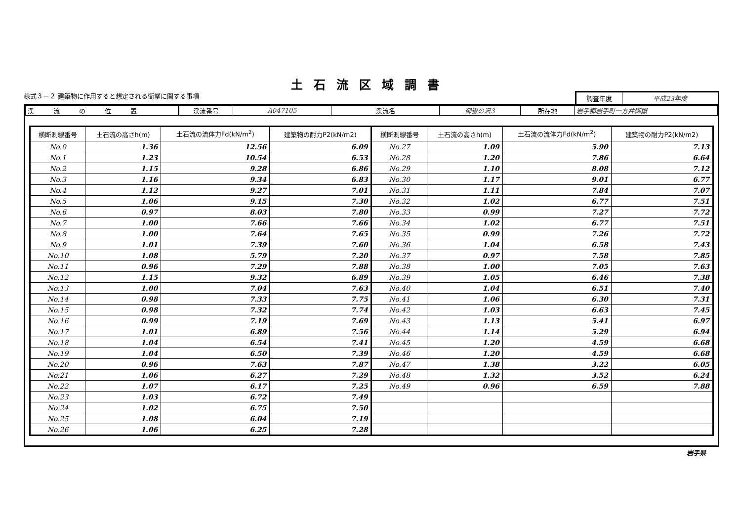土石流区域調書
様式３－２ 建築物に作用すると想定される衝撃に関する事項
調査年度 平成23年度
| 渓 流 の 位 置 | 渓流番号 | A047105 | 渓流名 | 御嶽の沢3 | 所在地 | 岩手郡岩手町一方井御嶽 |
| 横断測線番号 | 土石流の高さh(m) | 土石流の流体力Fd(kN/m<sup>2</sup>) | 建築物の耐力P2(kN/m2) | 横断測線番号 | 土石流の高さh(m) | 土石流の流体力Fd(kN/m<sup>2</sup>) | 建築物の耐力P2(kN/m2) |
| --- | --- | --- | --- | --- | --- | --- | --- |
| No.0 | 1.36 | 12.56 | 6.09 | No.27 | 1.09 | 5.90 | 7.13 |
| No.1 | 1.23 | 10.54 | 6.53 | No.28 | 1.20 | 7.86 | 6.64 |
| No.2 | 1.15 | 9.28 | 6.86 | No.29 | 1.10 | 8.08 | 7.12 |
| No.3 | 1.16 | 9.34 | 6.83 | No.30 | 1.17 | 9.01 | 6.77 |
| No.4 | 1.12 | 9.27 | 7.01 | No.31 | 1.11 | 7.84 | 7.07 |
| No.5 | 1.06 | 9.15 | 7.30 | No.32 | 1.02 | 6.77 | 7.51 |
| No.6 | 0.97 | 8.03 | 7.80 | No.33 | 0.99 | 7.27 | 7.72 |
| No.7 | 1.00 | 7.66 | 7.66 | No.34 | 1.02 | 6.77 | 7.51 |
| No.8 | 1.00 | 7.64 | 7.65 | No.35 | 0.99 | 7.26 | 7.72 |
| No.9 | 1.01 | 7.39 | 7.60 | No.36 | 1.04 | 6.58 | 7.43 |
| No.10 | 1.08 | 5.79 | 7.20 | No.37 | 0.97 | 7.58 | 7.85 |
| No.11 | 0.96 | 7.29 | 7.88 | No.38 | 1.00 | 7.05 | 7.63 |
| No.12 | 1.15 | 9.32 | 6.89 | No.39 | 1.05 | 6.46 | 7.38 |
| No.13 | 1.00 | 7.04 | 7.63 | No.40 | 1.04 | 6.51 | 7.40 |
| No.14 | 0.98 | 7.33 | 7.75 | No.41 | 1.06 | 6.30 | 7.31 |
| No.15 | 0.98 | 7.32 | 7.74 | No.42 | 1.03 | 6.63 | 7.45 |
| No.16 | 0.99 | 7.19 | 7.69 | No.43 | 1.13 | 5.41 | 6.97 |
| No.17 | 1.01 | 6.89 | 7.56 | No.44 | 1.14 | 5.29 | 6.94 |
| No.18 | 1.04 | 6.54 | 7.41 | No.45 | 1.20 | 4.59 | 6.68 |
| No.19 | 1.04 | 6.50 | 7.39 | No.46 | 1.20 | 4.59 | 6.68 |
| No.20 | 0.96 | 7.63 | 7.87 | No.47 | 1.38 | 3.22 | 6.05 |
| No.21 | 1.06 | 6.27 | 7.29 | No.48 | 1.32 | 3.52 | 6.24 |
| No.22 | 1.07 | 6.17 | 7.25 | No.49 | 0.96 | 6.59 | 7.88 |
| No.23 | 1.03 | 6.72 | 7.49 | | | | |
| No.24 | 1.02 | 6.75 | 7.50 | | | | |
| No.25 | 1.08 | 6.04 | 7.19 | | | | |
| No.26 | 1.06 | 6.25 | 7.28 | | | | |
岩手県